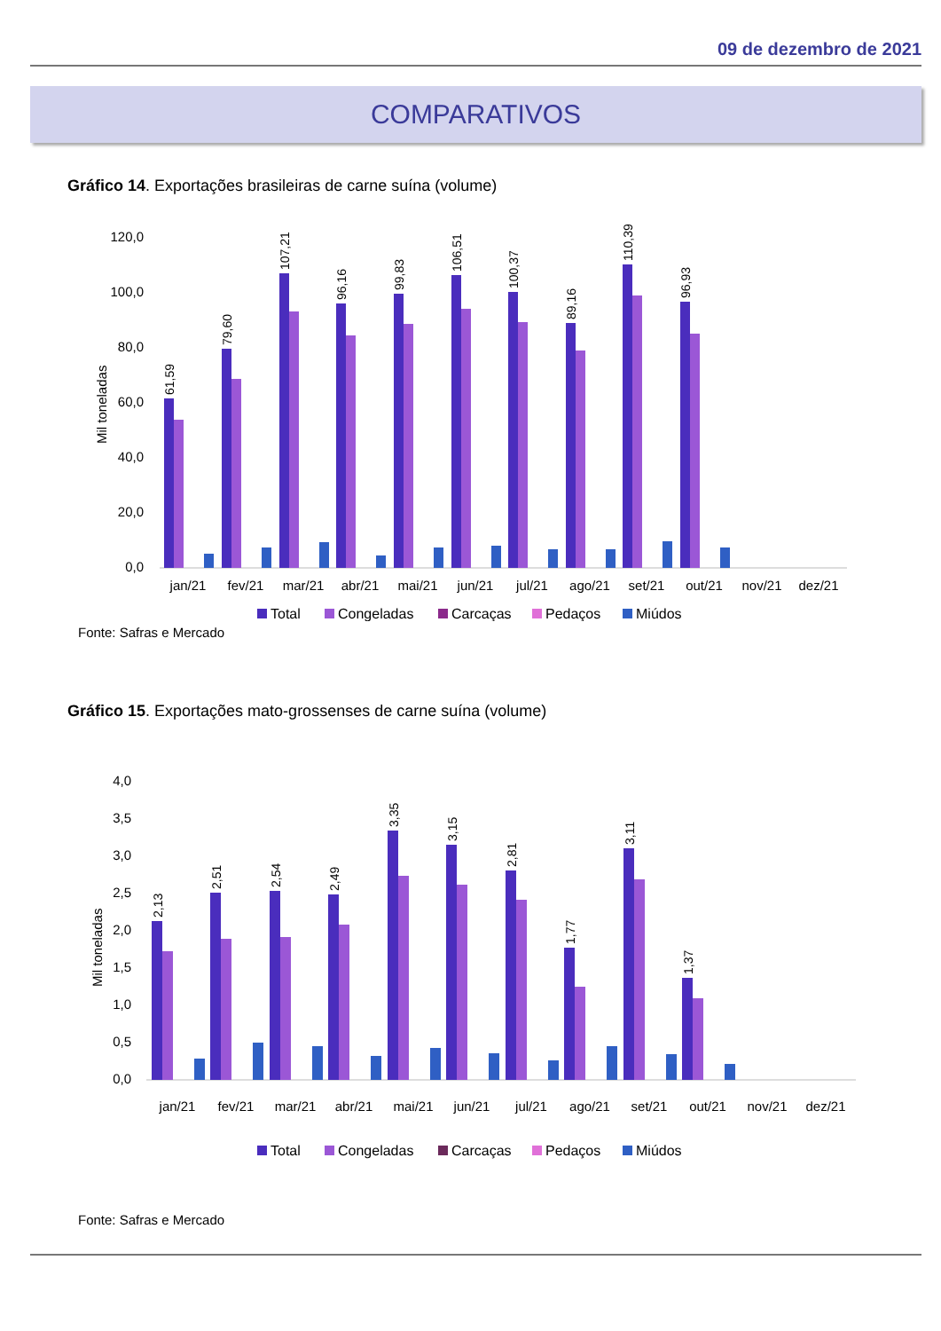09 de dezembro de 2021
COMPARATIVOS
Gráfico 14. Exportações brasileiras de carne suína (volume)
120,0
100,0
80,0
60,0
40,0
20,0
0,0
Mil toneladas
jan/21
fev/21
mar/21
abr/21
mai/21
jun/21
jul/21
ago/21
set/21
out/21
nov/21
dez/21
61,59
79,60
107,21
96,16
99,83
106,51
100,37
89,16
110,39
96,93
Total
Congeladas
Carcaças
Pedaços
Miúdos
Fonte: Safras e Mercado
Gráfico 15. Exportações mato-grossenses de carne suína (volume)
4,0
3,5
3,0
2,5
2,0
1,5
1,0
0,5
0,0
Mil toneladas
jan/21
fev/21
mar/21
abr/21
mai/21
jun/21
jul/21
ago/21
set/21
out/21
nov/21
dez/21
2,13
2,51
2,54
2,49
3,35
3,15
2,81
1,77
3,11
1,37
Total
Congeladas
Carcaças
Pedaços
Miúdos
Fonte: Safras e Mercado